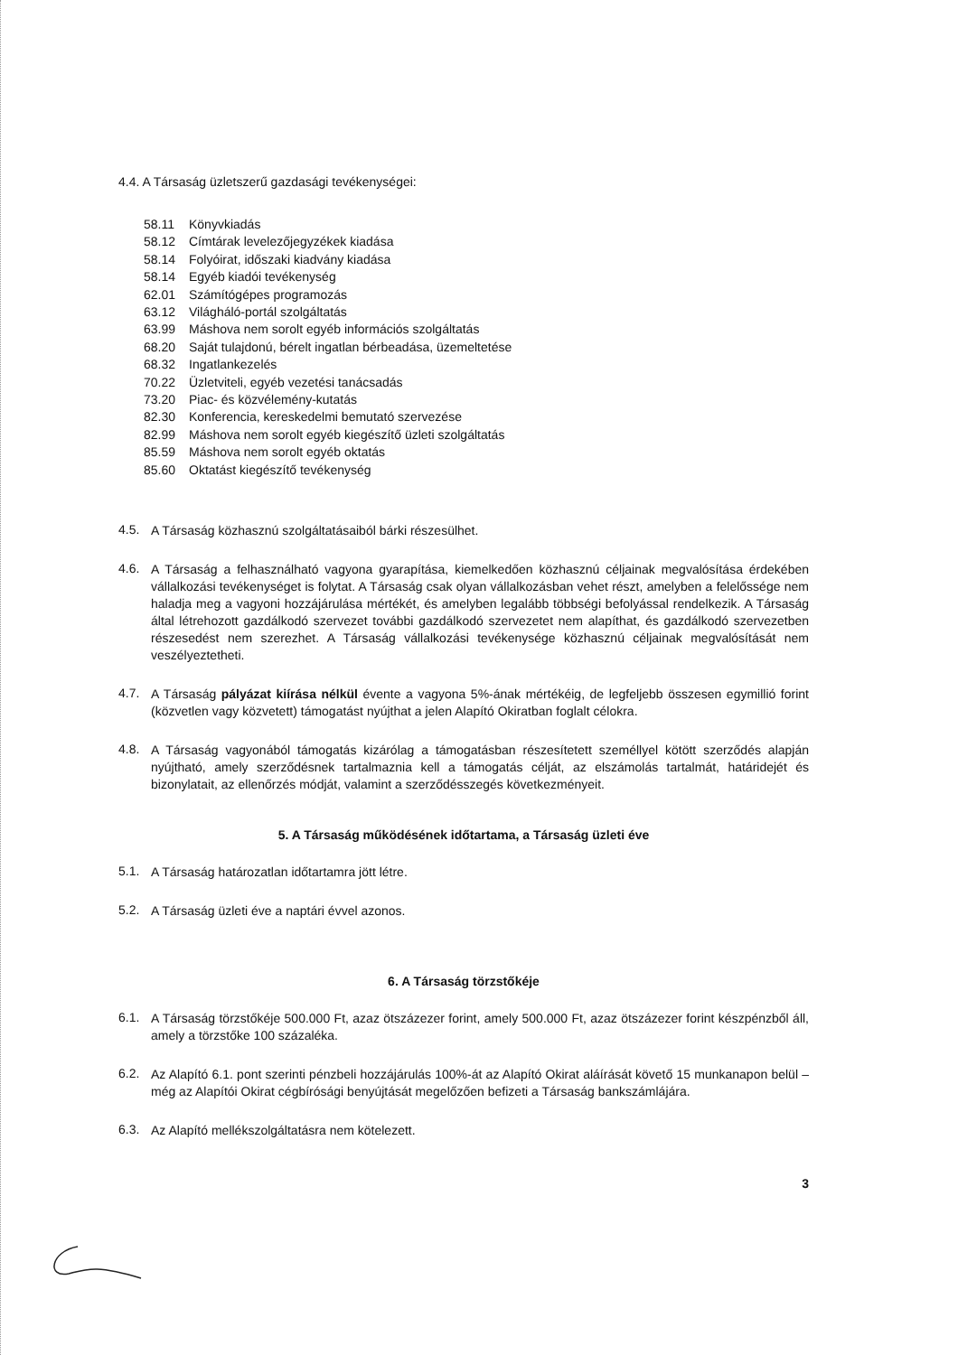4.4. A Társaság üzletszerű gazdasági tevékenységei:
58.11 Könyvkiadás
58.12 Címtárak levelezőjegyzékek kiadása
58.14 Folyóirat, időszaki kiadvány kiadása
58.14 Egyéb kiadói tevékenység
62.01 Számítógépes programozás
63.12 Világháló-portál szolgáltatás
63.99 Máshova nem sorolt egyéb információs szolgáltatás
68.20 Saját tulajdonú, bérelt ingatlan bérbeadása, üzemeltetése
68.32 Ingatlankezelés
70.22 Üzletviteli, egyéb vezetési tanácsadás
73.20 Piac- és közvélemény-kutatás
82.30 Konferencia, kereskedelmi bemutató szervezése
82.99 Máshova nem sorolt egyéb kiegészítő üzleti szolgáltatás
85.59 Máshova nem sorolt egyéb oktatás
85.60 Oktatást kiegészítő tevékenység
4.5.
A Társaság közhasznú szolgáltatásaiból bárki részesülhet.
4.6.
A Társaság a felhasználható vagyona gyarapítása, kiemelkedően közhasznú céljainak megvalósítása érdekében vállalkozási tevékenységet is folytat. A Társaság csak olyan vállalkozásban vehet részt, amelyben a felelőssége nem haladja meg a vagyoni hozzájárulása mértékét, és amelyben legalább többségi befolyással rendelkezik. A Társaság által létrehozott gazdálkodó szervezet további gazdálkodó szervezetet nem alapíthat, és gazdálkodó szervezetben részesedést nem szerezhet. A Társaság vállalkozási tevékenysége közhasznú céljainak megvalósítását nem veszélyeztetheti.
4.7.
A Társaság pályázat kiírása nélkül évente a vagyona 5%-ának mértékéig, de legfeljebb összesen egymillió forint (közvetlen vagy közvetett) támogatást nyújthat a jelen Alapító Okiratban foglalt célokra.
4.8.
A Társaság vagyonából támogatás kizárólag a támogatásban részesítetett személlyel kötött szerződés alapján nyújtható, amely szerződésnek tartalmaznia kell a támogatás célját, az elszámolás tartalmát, határidejét és bizonylatait, az ellenőrzés módját, valamint a szerződésszegés következményeit.
5. A Társaság működésének időtartama, a Társaság üzleti éve
5.1.
A Társaság határozatlan időtartamra jött létre.
5.2.
A Társaság üzleti éve a naptári évvel azonos.
6. A Társaság törzstőkéje
6.1.
A Társaság törzstőkéje 500.000 Ft, azaz ötszázezer forint, amely 500.000 Ft, azaz ötszázezer forint készpénzből áll, amely a törzstőke 100 százaléka.
6.2.
Az Alapító 6.1. pont szerinti pénzbeli hozzájárulás 100%-át az Alapító Okirat aláírását követő 15 munkanapon belül – még az Alapítói Okirat cégbírósági benyújtását megelőzően befizeti a Társaság bankszámlájára.
6.3.
Az Alapító mellékszolgáltatásra nem kötelezett.
3